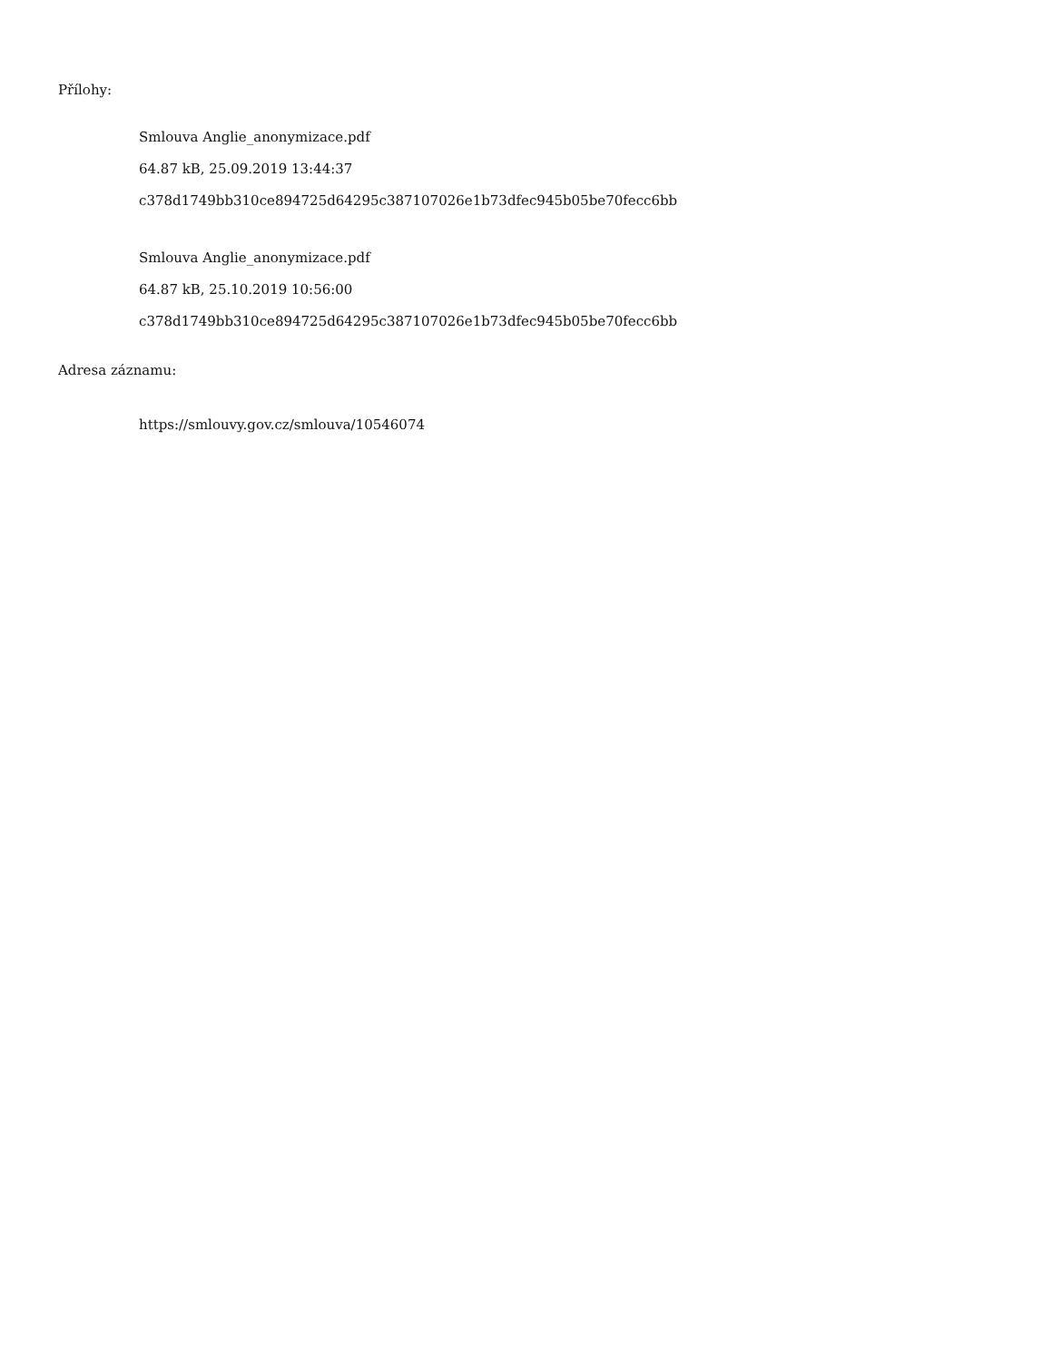Přílohy:
Smlouva Anglie_anonymizace.pdf
64.87 kB, 25.09.2019 13:44:37
c378d1749bb310ce894725d64295c387107026e1b73dfec945b05be70fecc6bb
Smlouva Anglie_anonymizace.pdf
64.87 kB, 25.10.2019 10:56:00
c378d1749bb310ce894725d64295c387107026e1b73dfec945b05be70fecc6bb
Adresa záznamu:
https://smlouvy.gov.cz/smlouva/10546074